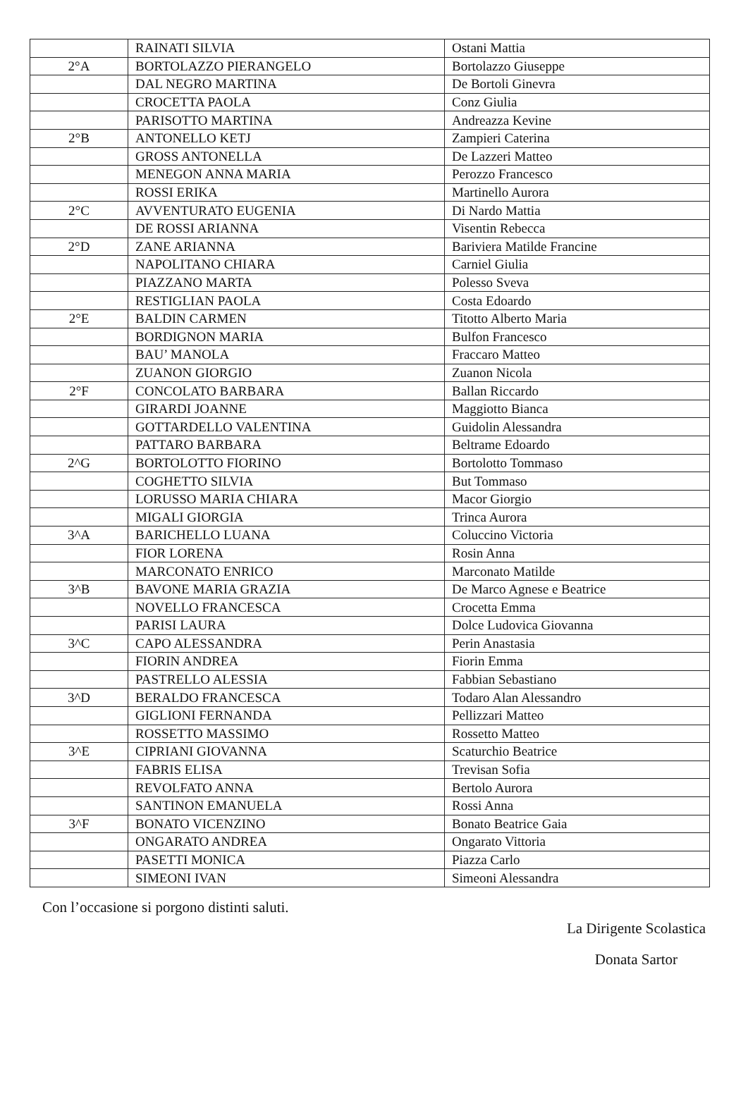| | RAINATI SILVIA | Ostani Mattia |
| 2°A | BORTOLAZZO PIERANGELO | Bortolazzo Giuseppe |
| | DAL NEGRO MARTINA | De Bortoli Ginevra |
| | CROCETTA PAOLA | Conz Giulia |
| | PARISOTTO MARTINA | Andreazza Kevine |
| 2°B | ANTONELLO KETJ | Zampieri Caterina |
| | GROSS ANTONELLA | De Lazzeri Matteo |
| | MENEGON ANNA MARIA | Perozzo Francesco |
| | ROSSI ERIKA | Martinello Aurora |
| 2°C | AVVENTURATO EUGENIA | Di Nardo Mattia |
| | DE ROSSI ARIANNA | Visentin Rebecca |
| 2°D | ZANE ARIANNA | Bariviera Matilde Francine |
| | NAPOLITANO CHIARA | Carniel Giulia |
| | PIAZZANO MARTA | Polesso Sveva |
| | RESTIGLIAN PAOLA | Costa Edoardo |
| 2°E | BALDIN CARMEN | Titotto Alberto Maria |
| | BORDIGNON MARIA | Bulfon Francesco |
| | BAU’ MANOLA | Fraccaro Matteo |
| | ZUANON GIORGIO | Zuanon Nicola |
| 2°F | CONCOLATO BARBARA | Ballan Riccardo |
| | GIRARDI JOANNE | Maggiotto Bianca |
| | GOTTARDELLO VALENTINA | Guidolin Alessandra |
| | PATTARO BARBARA | Beltrame Edoardo |
| 2^G | BORTOLOTTO FIORINO | Bortolotto Tommaso |
| | COGHETTO SILVIA | But Tommaso |
| | LORUSSO MARIA CHIARA | Macor Giorgio |
| | MIGALI GIORGIA | Trinca Aurora |
| 3^A | BARICHELLO LUANA | Coluccino Victoria |
| | FIOR LORENA | Rosin Anna |
| | MARCONATO ENRICO | Marconato Matilde |
| 3^B | BAVONE MARIA GRAZIA | De Marco Agnese e Beatrice |
| | NOVELLO FRANCESCA | Crocetta Emma |
| | PARISI LAURA | Dolce Ludovica Giovanna |
| 3^C | CAPO ALESSANDRA | Perin Anastasia |
| | FIORIN ANDREA | Fiorin Emma |
| | PASTRELLO ALESSIA | Fabbian Sebastiano |
| 3^D | BERALDO FRANCESCA | Todaro Alan Alessandro |
| | GIGLIONI FERNANDA | Pellizzari Matteo |
| | ROSSETTO MASSIMO | Rossetto Matteo |
| 3^E | CIPRIANI GIOVANNA | Scaturchio Beatrice |
| | FABRIS ELISA | Trevisan Sofia |
| | REVOLFATO ANNA | Bertolo Aurora |
| | SANTINON EMANUELA | Rossi Anna |
| 3^F | BONATO VICENZINO | Bonato Beatrice Gaia |
| | ONGARATO ANDREA | Ongarato Vittoria |
| | PASETTI MONICA | Piazza Carlo |
| | SIMEONI IVAN | Simeoni Alessandra |
Con l’occasione si porgono distinti saluti.
La Dirigente Scolastica
Donata Sartor